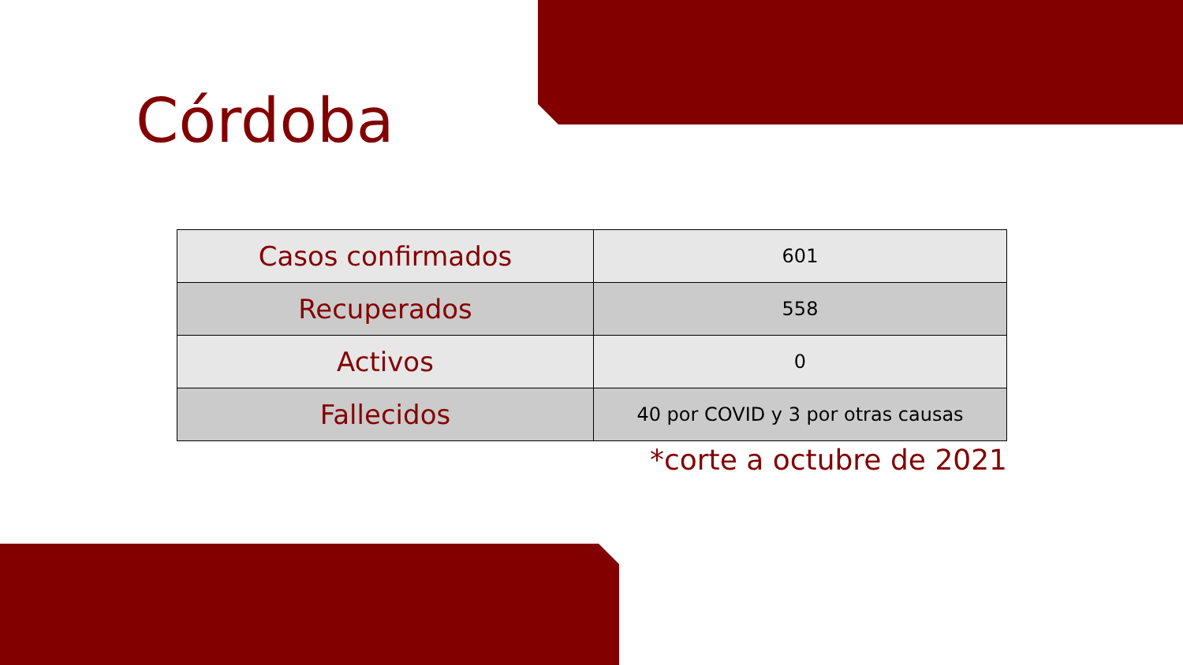Córdoba
| Casos confirmados | 601 |
| Recuperados | 558 |
| Activos | 0 |
| Fallecidos | 40 por COVID y 3 por otras causas |
*corte a octubre de 2021